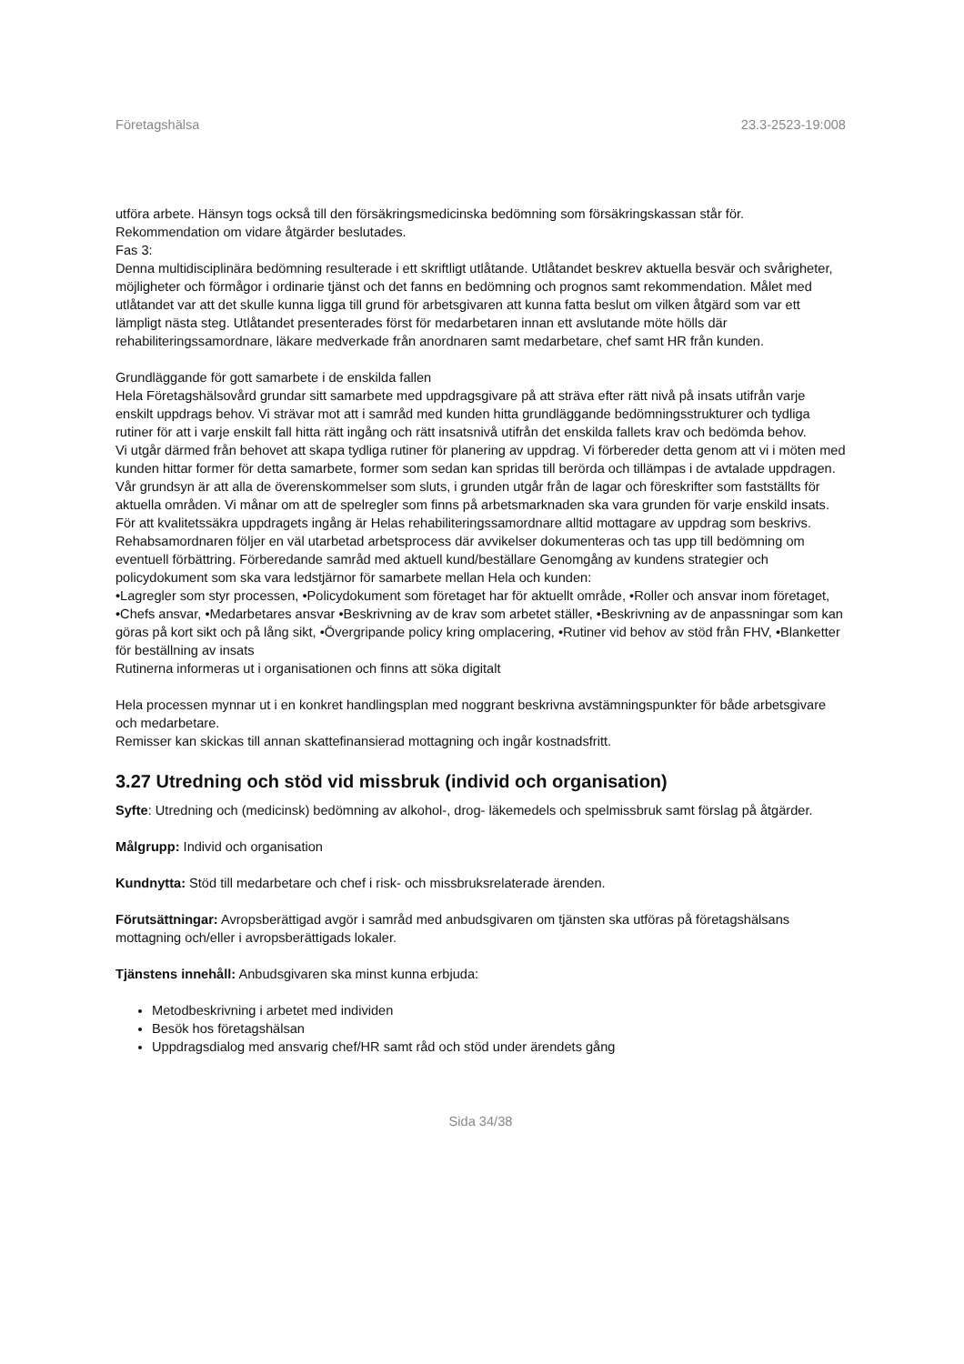Företagshälsa 23.3-2523-19:008
utföra arbete. Hänsyn togs också till den försäkringsmedicinska bedömning som försäkringskassan står för.
Rekommendation om vidare åtgärder beslutades.
Fas 3:
Denna multidisciplinära bedömning resulterade i ett skriftligt utlåtande. Utlåtandet beskrev aktuella besvär och svårigheter, möjligheter och förmågor i ordinarie tjänst och det fanns en bedömning och prognos samt rekommendation. Målet med utlåtandet var att det skulle kunna ligga till grund för arbetsgivaren att kunna fatta beslut om vilken åtgärd som var ett lämpligt nästa steg. Utlåtandet presenterades först för medarbetaren innan ett avslutande möte hölls där rehabiliteringssamordnare, läkare medverkade från anordnaren samt medarbetare, chef samt HR från kunden.
Grundläggande för gott samarbete i de enskilda fallen
Hela Företagshälsovård grundar sitt samarbete med uppdragsgivare på att sträva efter rätt nivå på insats utifrån varje enskilt uppdrags behov. Vi strävar mot att i samråd med kunden hitta grundläggande bedömningsstrukturer och tydliga rutiner för att i varje enskilt fall hitta rätt ingång och rätt insatsnivå utifrån det enskilda fallets krav och bedömda behov.
Vi utgår därmed från behovet att skapa tydliga rutiner för planering av uppdrag. Vi förbereder detta genom att vi i möten med kunden hittar former för detta samarbete, former som sedan kan spridas till berörda och tillämpas i de avtalade uppdragen.
Vår grundsyn är att alla de överenskommelser som sluts, i grunden utgår från de lagar och föreskrifter som fastställts för aktuella områden. Vi månar om att de spelregler som finns på arbetsmarknaden ska vara grunden för varje enskild insats.
För att kvalitetssäkra uppdragets ingång är Helas rehabiliteringssamordnare alltid mottagare av uppdrag som beskrivs. Rehabsamordnaren följer en väl utarbetad arbetsprocess där avvikelser dokumenteras och tas upp till bedömning om eventuell förbättring. Förberedande samråd med aktuell kund/beställare Genomgång av kundens strategier och policydokument som ska vara ledstjärnor för samarbete mellan Hela och kunden:
•Lagregler som styr processen, •Policydokument som företaget har för aktuellt område, •Roller och ansvar inom företaget, •Chefs ansvar, •Medarbetares ansvar •Beskrivning av de krav som arbetet ställer, •Beskrivning av de anpassningar som kan göras på kort sikt och på lång sikt, •Övergripande policy kring omplacering, •Rutiner vid behov av stöd från FHV, •Blanketter för beställning av insats
Rutinerna informeras ut i organisationen och finns att söka digitalt
Hela processen mynnar ut i en konkret handlingsplan med noggrant beskrivna avstämningspunkter för både arbetsgivare och medarbetare.
Remisser kan skickas till annan skattefinansierad mottagning och ingår kostnadsfritt.
3.27 Utredning och stöd vid missbruk (individ och organisation)
Syfte: Utredning och (medicinsk) bedömning av alkohol-, drog- läkemedels och spelmissbruk samt förslag på åtgärder.
Målgrupp: Individ och organisation
Kundnytta: Stöd till medarbetare och chef i risk- och missbruksrelaterade ärenden.
Förutsättningar: Avropsberättigad avgör i samråd med anbudsgivaren om tjänsten ska utföras på företagshälsans mottagning och/eller i avropsberättigads lokaler.
Tjänstens innehåll: Anbudsgivaren ska minst kunna erbjuda:
Metodbeskrivning i arbetet med individen
Besök hos företagshälsan
Uppdragsdialog med ansvarig chef/HR samt råd och stöd under ärendets gång
Sida 34/38